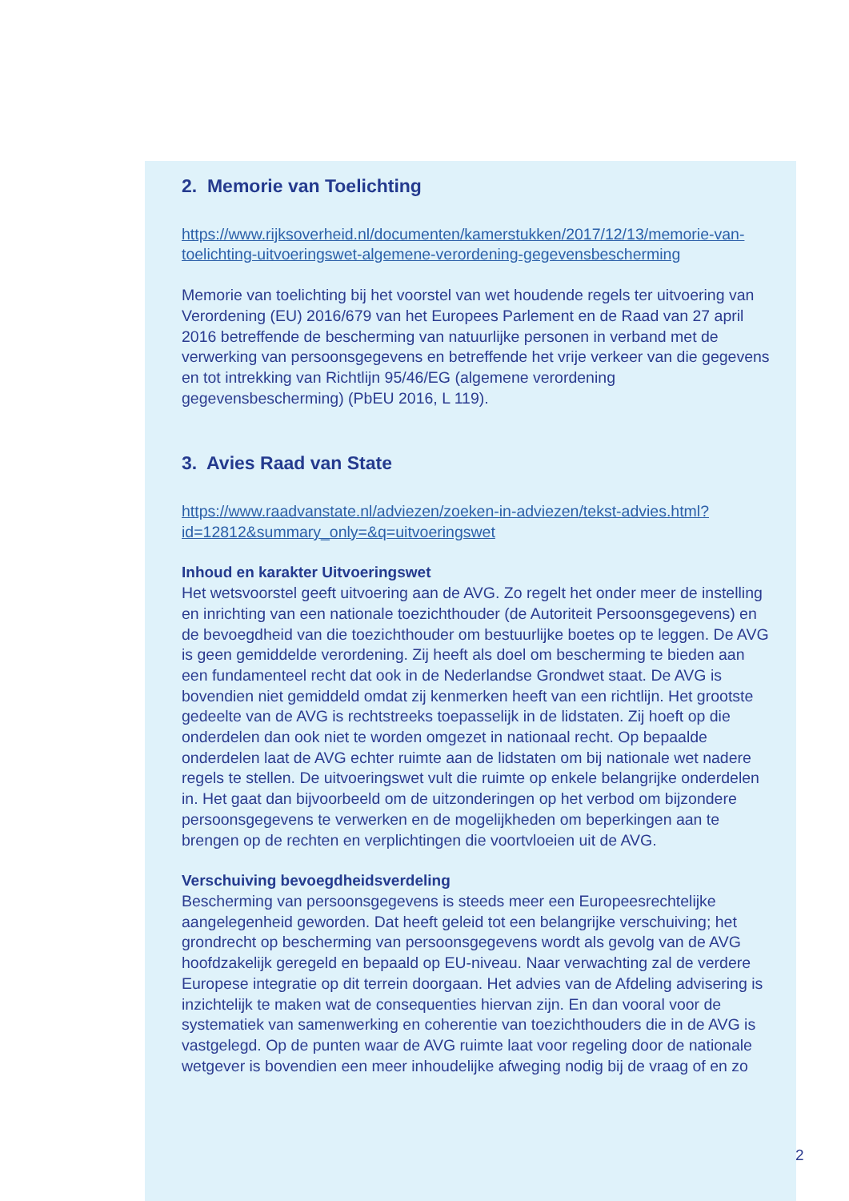2. Memorie van Toelichting
https://www.rijksoverheid.nl/documenten/kamerstukken/2017/12/13/memorie-van-toelichting-uitvoeringswet-algemene-verordening-gegevensbescherming
Memorie van toelichting bij het voorstel van wet houdende regels ter uitvoering van Verordening (EU) 2016/679 van het Europees Parlement en de Raad van 27 april 2016 betreffende de bescherming van natuurlijke personen in verband met de verwerking van persoonsgegevens en betreffende het vrije verkeer van die gegevens en tot intrekking van Richtlijn 95/46/EG (algemene verordening gegevensbescherming) (PbEU 2016, L 119).
3. Avies Raad van State
https://www.raadvanstate.nl/adviezen/zoeken-in-adviezen/tekst-advies.html?id=12812&summary_only=&q=uitvoeringswet
Inhoud en karakter Uitvoeringswet
Het wetsvoorstel geeft uitvoering aan de AVG. Zo regelt het onder meer de instelling en inrichting van een nationale toezichthouder (de Autoriteit Persoonsgegevens) en de bevoegdheid van die toezichthouder om bestuurlijke boetes op te leggen. De AVG is geen gemiddelde verordening. Zij heeft als doel om bescherming te bieden aan een fundamenteel recht dat ook in de Nederlandse Grondwet staat. De AVG is bovendien niet gemiddeld omdat zij kenmerken heeft van een richtlijn. Het grootste gedeelte van de AVG is rechtstreeks toepasselijk in de lidstaten. Zij hoeft op die onderdelen dan ook niet te worden omgezet in nationaal recht. Op bepaalde onderdelen laat de AVG echter ruimte aan de lidstaten om bij nationale wet nadere regels te stellen. De uitvoeringswet vult die ruimte op enkele belangrijke onderdelen in. Het gaat dan bijvoorbeeld om de uitzonderingen op het verbod om bijzondere persoonsgegevens te verwerken en de mogelijkheden om beperkingen aan te brengen op de rechten en verplichtingen die voortvloeien uit de AVG.
Verschuiving bevoegdheidsverdeling
Bescherming van persoonsgegevens is steeds meer een Europeesrechtelijke aangelegenheid geworden. Dat heeft geleid tot een belangrijke verschuiving; het grondrecht op bescherming van persoonsgegevens wordt als gevolg van de AVG hoofdzakelijk geregeld en bepaald op EU-niveau. Naar verwachting zal de verdere Europese integratie op dit terrein doorgaan. Het advies van de Afdeling advisering is inzichtelijk te maken wat de consequenties hiervan zijn. En dan vooral voor de systematiek van samenwerking en coherentie van toezichthouders die in de AVG is vastgelegd. Op de punten waar de AVG ruimte laat voor regeling door de nationale wetgever is bovendien een meer inhoudelijke afweging nodig bij de vraag of en zo
2